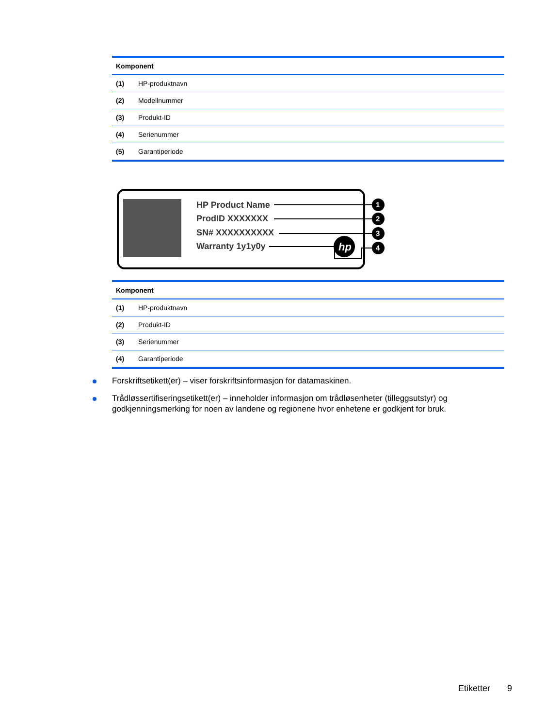| Komponent | |
| --- | --- |
| (1) | HP-produktnavn |
| (2) | Modellnummer |
| (3) | Produkt-ID |
| (4) | Serienummer |
| (5) | Garantiperiode |
HP Product Name
ProdID XXXXXXX
SN# XXXXXXXXXX
Warranty 1y1y0y
hp
1
2
3
4
| Komponent | |
| --- | --- |
| (1) | HP-produktnavn |
| (2) | Produkt-ID |
| (3) | Serienummer |
| (4) | Garantiperiode |
Forskriftsetikett(er) – viser forskriftsinformasjon for datamaskinen.
Trådløssertifiseringsetikett(er) – inneholder informasjon om trådløsenheter (tilleggsutstyr) og godkjenningsmerking for noen av landene og regionene hvor enhetene er godkjent for bruk.
Etiketter 9